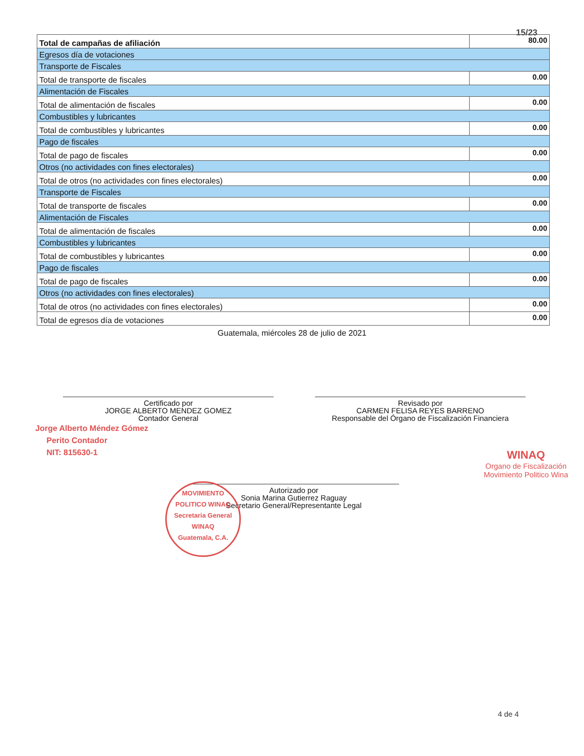15/23
| Total de campañas de afiliación | 80.00 |
| Egresos día de votaciones | |
| Transporte de Fiscales | |
| Total de transporte de fiscales | 0.00 |
| Alimentación de Fiscales | |
| Total de alimentación de fiscales | 0.00 |
| Combustibles y lubricantes | |
| Total de combustibles y lubricantes | 0.00 |
| Pago de fiscales | |
| Total de pago de fiscales | 0.00 |
| Otros (no actividades con fines electorales) | |
| Total de otros (no actividades con fines electorales) | 0.00 |
| Transporte de Fiscales | |
| Total de transporte de fiscales | 0.00 |
| Alimentación de Fiscales | |
| Total de alimentación de fiscales | 0.00 |
| Combustibles y lubricantes | |
| Total de combustibles y lubricantes | 0.00 |
| Pago de fiscales | |
| Total de pago de fiscales | 0.00 |
| Otros (no actividades con fines electorales) | |
| Total de otros (no actividades con fines electorales) | 0.00 |
| Total de egresos día de votaciones | 0.00 |
Guatemala, miércoles 28 de julio de 2021
Certificado por
JORGE ALBERTO MENDEZ GOMEZ
Contador General
Revisado por
CARMEN FELISA REYES BARRENO
Responsable del Órgano de Fiscalización Financiera
Jorge Alberto Méndez Gómez
Perito Contador
NIT: 815630-1
WINAQ
Organo de Fiscalización
Movimiento Politico Wina
Autorizado por
Sonia Marina Gutierrez Raguay
Secretario General/Representante Legal
MOVIMIENTO POLITICO WINAQ
Secretaria General
WINAQ
Guatemala, C.A.
4 de 4